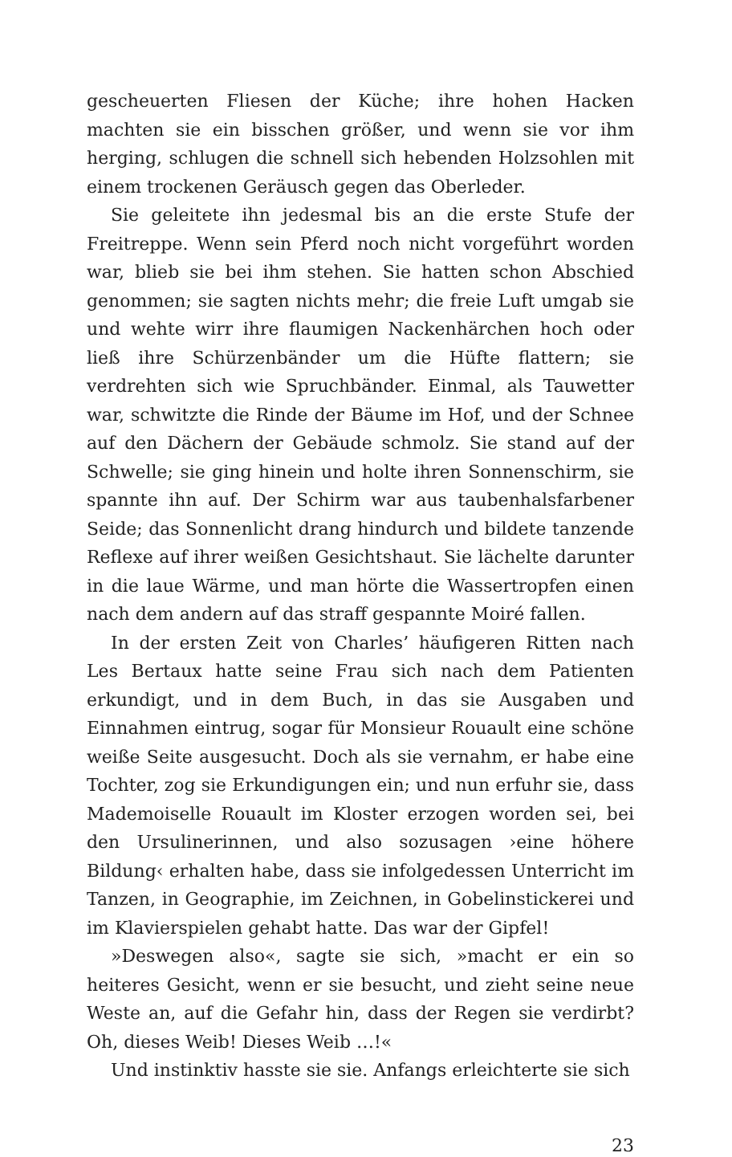gescheuerten Fliesen der Küche; ihre hohen Hacken machten sie ein bisschen größer, und wenn sie vor ihm herging, schlugen die schnell sich hebenden Holzsohlen mit einem trockenen Geräusch gegen das Oberleder.
Sie geleitete ihn jedesmal bis an die erste Stufe der Freitreppe. Wenn sein Pferd noch nicht vorgeführt worden war, blieb sie bei ihm stehen. Sie hatten schon Abschied genommen; sie sagten nichts mehr; die freie Luft umgab sie und wehte wirr ihre flaumigen Nackenhärchen hoch oder ließ ihre Schürzenbänder um die Hüfte flattern; sie verdrehten sich wie Spruchbänder. Einmal, als Tauwetter war, schwitzte die Rinde der Bäume im Hof, und der Schnee auf den Dächern der Gebäude schmolz. Sie stand auf der Schwelle; sie ging hinein und holte ihren Sonnenschirm, sie spannte ihn auf. Der Schirm war aus taubenhalsfarbener Seide; das Sonnenlicht drang hindurch und bildete tanzende Reflexe auf ihrer weißen Gesichtshaut. Sie lächelte darunter in die laue Wärme, und man hörte die Wassertropfen einen nach dem andern auf das straff gespannte Moiré fallen.
In der ersten Zeit von Charles’ häufigeren Ritten nach Les Bertaux hatte seine Frau sich nach dem Patienten erkundigt, und in dem Buch, in das sie Ausgaben und Einnahmen eintrug, sogar für Monsieur Rouault eine schöne weiße Seite ausgesucht. Doch als sie vernahm, er habe eine Tochter, zog sie Erkundigungen ein; und nun erfuhr sie, dass Mademoiselle Rouault im Kloster erzogen worden sei, bei den Ursulinerinnen, und also sozusagen ›eine höhere Bildung‹ erhalten habe, dass sie infolgedessen Unterricht im Tanzen, in Geographie, im Zeichnen, in Gobelinstickerei und im Klavierspielen gehabt hatte. Das war der Gipfel!
»Deswegen also«, sagte sie sich, »macht er ein so heiteres Gesicht, wenn er sie besucht, und zieht seine neue Weste an, auf die Gefahr hin, dass der Regen sie verdirbt? Oh, dieses Weib! Dieses Weib …!«
Und instinktiv hasste sie sie. Anfangs erleichterte sie sich
23